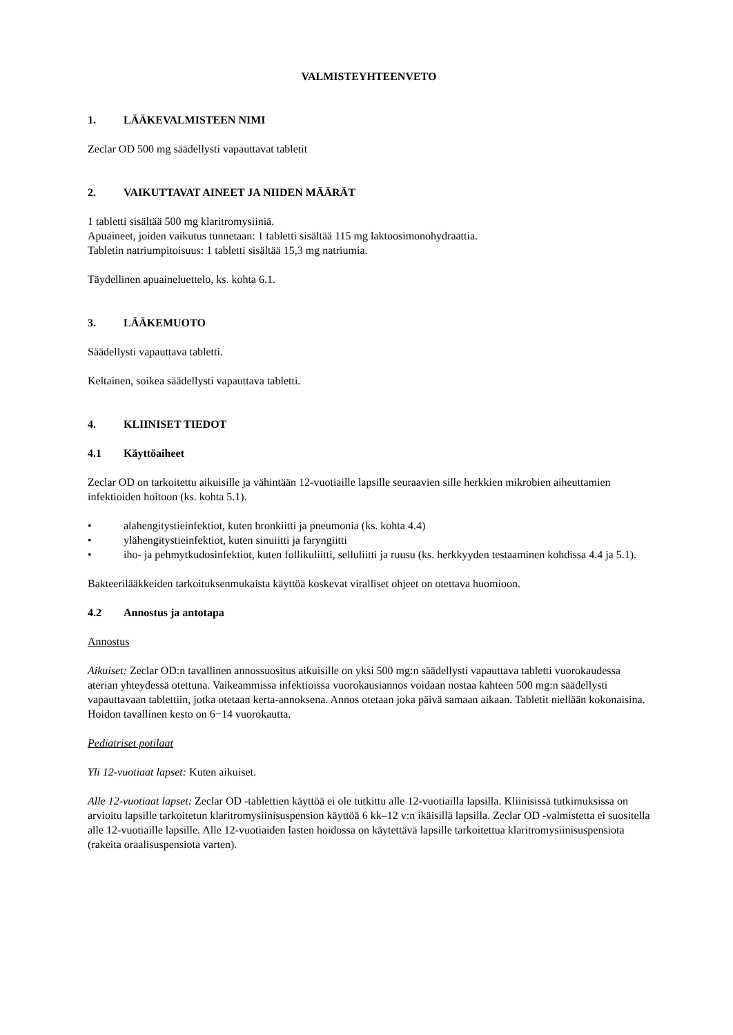VALMISTEYHTEENVETO
1. LÄÄKEVALMISTEEN NIMI
Zeclar OD 500 mg säädellysti vapauttavat tabletit
2. VAIKUTTAVAT AINEET JA NIIDEN MÄÄRÄT
1 tabletti sisältää 500 mg klaritromysiiniä.
Apuaineet, joiden vaikutus tunnetaan: 1 tabletti sisältää 115 mg laktoosimonohydraattia.
Tabletin natriumpitoisuus: 1 tabletti sisältää 15,3 mg natriumia.
Täydellinen apuaineluettelo, ks. kohta 6.1.
3. LÄÄKEMUOTO
Säädellysti vapauttava tabletti.
Keltainen, soikea säädellysti vapauttava tabletti.
4. KLIINISET TIEDOT
4.1 Käyttöaiheet
Zeclar OD on tarkoitettu aikuisille ja vähintään 12-vuotiaille lapsille seuraavien sille herkkien mikrobien aiheuttamien infektioiden hoitoon (ks. kohta 5.1).
• alahengitystieinfektiot, kuten bronkiitti ja pneumonia (ks. kohta 4.4)
• ylähengitystieinfektiot, kuten sinuiitti ja faryngiitti
• iho- ja pehmytkudosinfektiot, kuten follikuliitti, selluliitti ja ruusu (ks. herkkyyden testaaminen kohdissa 4.4 ja 5.1).
Bakteerilääkkeiden tarkoituksenmukaista käyttöä koskevat viralliset ohjeet on otettava huomioon.
4.2 Annostus ja antotapa
Annostus
Aikuiset: Zeclar OD:n tavallinen annossuositus aikuisille on yksi 500 mg:n säädellysti vapauttava tabletti vuorokaudessa aterian yhteydessä otettuna. Vaikeammissa infektioissa vuorokausiannos voidaan nostaa kahteen 500 mg:n säädellysti vapauttavaan tablettiin, jotka otetaan kerta-annoksena. Annos otetaan joka päivä samaan aikaan. Tabletit niellään kokonaisina. Hoidon tavallinen kesto on 6−14 vuorokautta.
Pediatriset potilaat
Yli 12-vuotiaat lapset: Kuten aikuiset.
Alle 12-vuotiaat lapset: Zeclar OD -tablettien käyttöä ei ole tutkittu alle 12-vuotiailla lapsilla. Kliinisissä tutkimuksissa on arvioitu lapsille tarkoitetun klaritromysiinisuspension käyttöä 6 kk–12 v:n ikäisillä lapsilla. Zeclar OD -valmistetta ei suositella alle 12-vuotiaille lapsille. Alle 12-vuotiaiden lasten hoidossa on käytettävä lapsille tarkoitettua klaritromysiinisuspensiota (rakeita oraalisuspensiota varten).